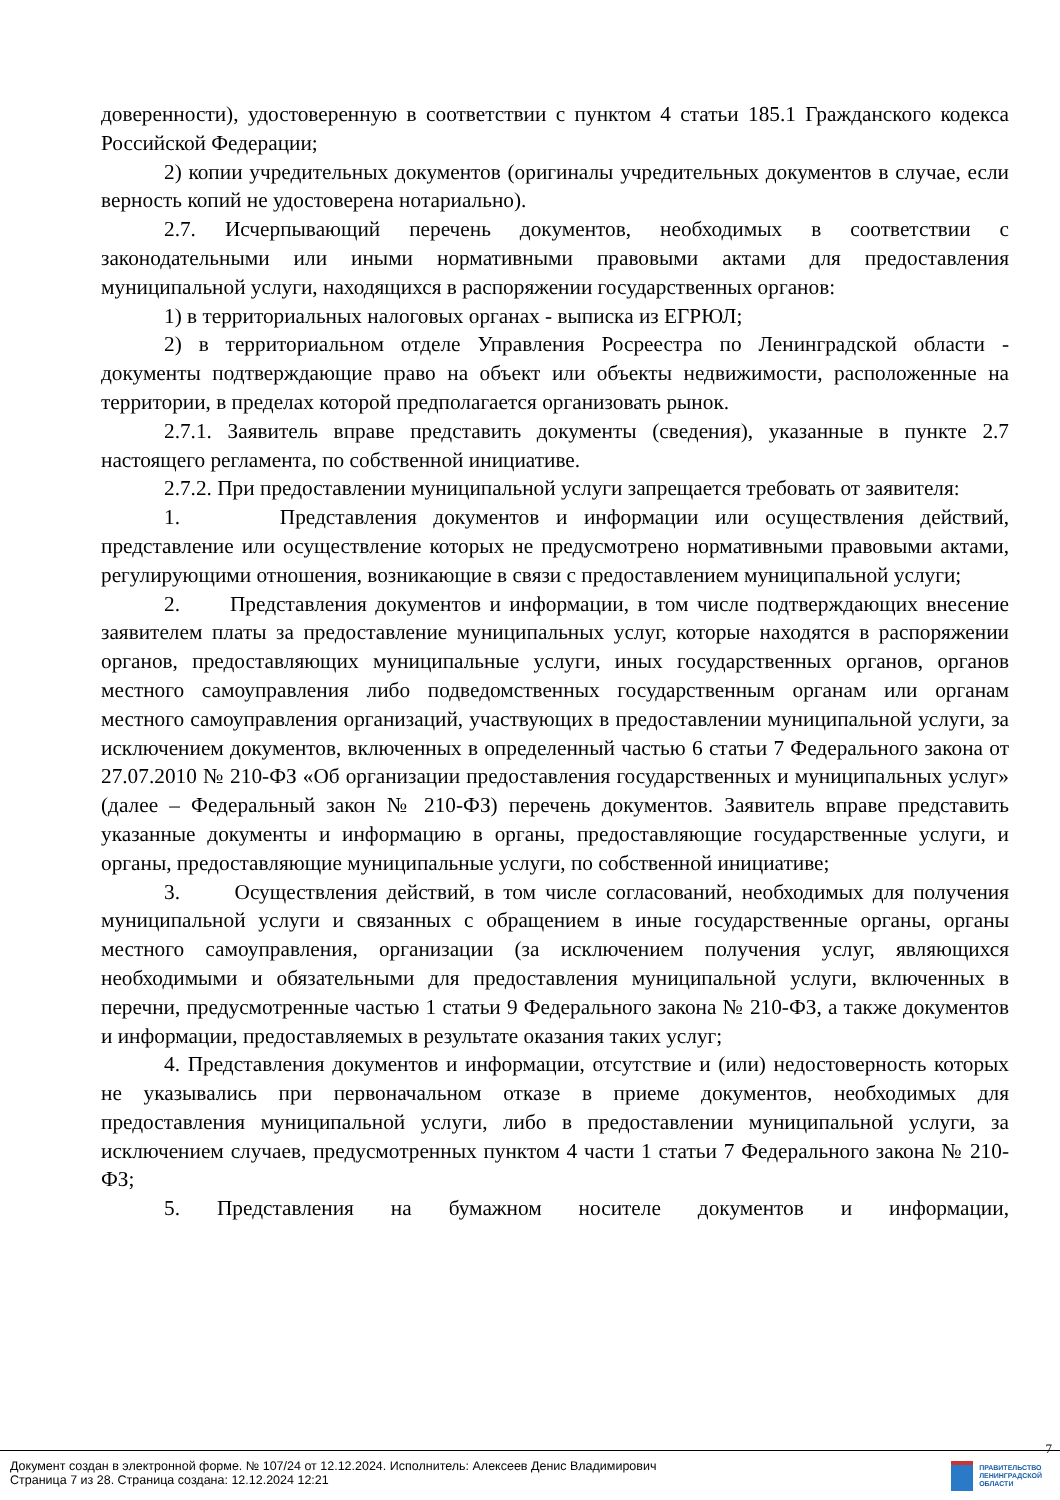доверенности), удостоверенную в соответствии с пунктом 4 статьи 185.1 Гражданского кодекса Российской Федерации;
2) копии учредительных документов (оригиналы учредительных документов в случае, если верность копий не удостоверена нотариально).
2.7. Исчерпывающий перечень документов, необходимых в соответствии с законодательными или иными нормативными правовыми актами для предоставления муниципальной услуги, находящихся в распоряжении государственных органов:
1) в территориальных налоговых органах - выписка из ЕГРЮЛ;
2) в территориальном отделе Управления Росреестра по Ленинградской области - документы подтверждающие право на объект или объекты недвижимости, расположенные на территории, в пределах которой предполагается организовать рынок.
2.7.1. Заявитель вправе представить документы (сведения), указанные в пункте 2.7 настоящего регламента, по собственной инициативе.
2.7.2. При предоставлении муниципальной услуги запрещается требовать от заявителя:
1. Представления документов и информации или осуществления действий, представление или осуществление которых не предусмотрено нормативными правовыми актами, регулирующими отношения, возникающие в связи с предоставлением муниципальной услуги;
2. Представления документов и информации, в том числе подтверждающих внесение заявителем платы за предоставление муниципальных услуг, которые находятся в распоряжении органов, предоставляющих муниципальные услуги, иных государственных органов, органов местного самоуправления либо подведомственных государственным органам или органам местного самоуправления организаций, участвующих в предоставлении муниципальной услуги, за исключением документов, включенных в определенный частью 6 статьи 7 Федерального закона от 27.07.2010 № 210-ФЗ «Об организации предоставления государственных и муниципальных услуг» (далее – Федеральный закон № 210-ФЗ) перечень документов. Заявитель вправе представить указанные документы и информацию в органы, предоставляющие государственные услуги, и органы, предоставляющие муниципальные услуги, по собственной инициативе;
3. Осуществления действий, в том числе согласований, необходимых для получения муниципальной услуги и связанных с обращением в иные государственные органы, органы местного самоуправления, организации (за исключением получения услуг, являющихся необходимыми и обязательными для предоставления муниципальной услуги, включенных в перечни, предусмотренные частью 1 статьи 9 Федерального закона № 210-ФЗ, а также документов и информации, предоставляемых в результате оказания таких услуг;
4. Представления документов и информации, отсутствие и (или) недостоверность которых не указывались при первоначальном отказе в приеме документов, необходимых для предоставления муниципальной услуги, либо в предоставлении муниципальной услуги, за исключением случаев, предусмотренных пунктом 4 части 1 статьи 7 Федерального закона № 210-ФЗ;
5. Представления на бумажном носителе документов и информации,
7
Документ создан в электронной форме. № 107/24 от 12.12.2024. Исполнитель: Алексеев Денис Владимирович
Страница 7 из 28. Страница создана: 12.12.2024 12:21
ПРАВИТЕЛЬСТВО
ЛЕНИНГРАДСКОЙ
ОБЛАСТИ